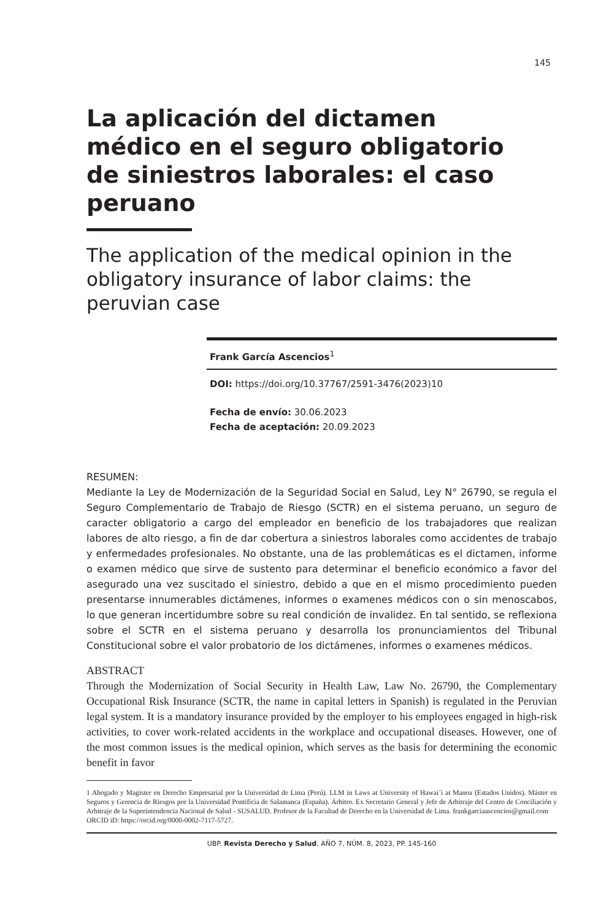145
La aplicación del dictamen médico en el seguro obligatorio de siniestros laborales: el caso peruano
The application of the medical opinion in the obligatory insurance of labor claims: the peruvian case
Frank García Ascencios<sup>1</sup>
DOI: https://doi.org/10.37767/2591-3476(2023)10
Fecha de envío: 30.06.2023
Fecha de aceptación: 20.09.2023
RESUMEN:
Mediante la Ley de Modernización de la Seguridad Social en Salud, Ley N° 26790, se regula el Seguro Complementario de Trabajo de Riesgo (SCTR) en el sistema peruano, un seguro de caracter obligatorio a cargo del empleador en beneficio de los trabajadores que realizan labores de alto riesgo, a fin de dar cobertura a siniestros laborales como accidentes de trabajo y enfermedades profesionales. No obstante, una de las problemáticas es el dictamen, informe o examen médico que sirve de sustento para determinar el beneficio económico a favor del asegurado una vez suscitado el siniestro, debido a que en el mismo procedimiento pueden presentarse innumerables dictámenes, informes o examenes médicos con o sin menoscabos, lo que generan incertidumbre sobre su real condición de invalidez. En tal sentido, se reflexiona sobre el SCTR en el sistema peruano y desarrolla los pronunciamientos del Tribunal Constitucional sobre el valor probatorio de los dictámenes, informes o examenes médicos.
ABSTRACT
Through the Modernization of Social Security in Health Law, Law No. 26790, the Complementary Occupational Risk Insurance (SCTR, the name in capital letters in Spanish) is regulated in the Peruvian legal system. It is a mandatory insurance provided by the employer to his employees engaged in high-risk activities, to cover work-related accidents in the workplace and occupational diseases. However, one of the most common issues is the medical opinion, which serves as the basis for determining the economic benefit in favor
1 Abogado y Magister en Derecho Empresarial por la Universidad de Lima (Perú). LLM in Laws at University of Hawai´i at Manoa (Estados Unidos). Máster en Seguros y Gerencia de Riesgos por la Universidad Pontificia de Salamanca (España). Árbitro. Ex Secretario General y Jefe de Arbitraje del Centro de Conciliación y Arbitraje de la Superintendencia Nacional de Salud - SUSALUD. Profesor de la Facultad de Derecho en la Universidad de Lima. frankgarciaascencios@gmail.com
ORCID iD: https://orcid.org/0000-0002-7117-5727.
UBP. Revista Derecho y Salud, AÑO 7, NÚM. 8, 2023, PP. 145-160